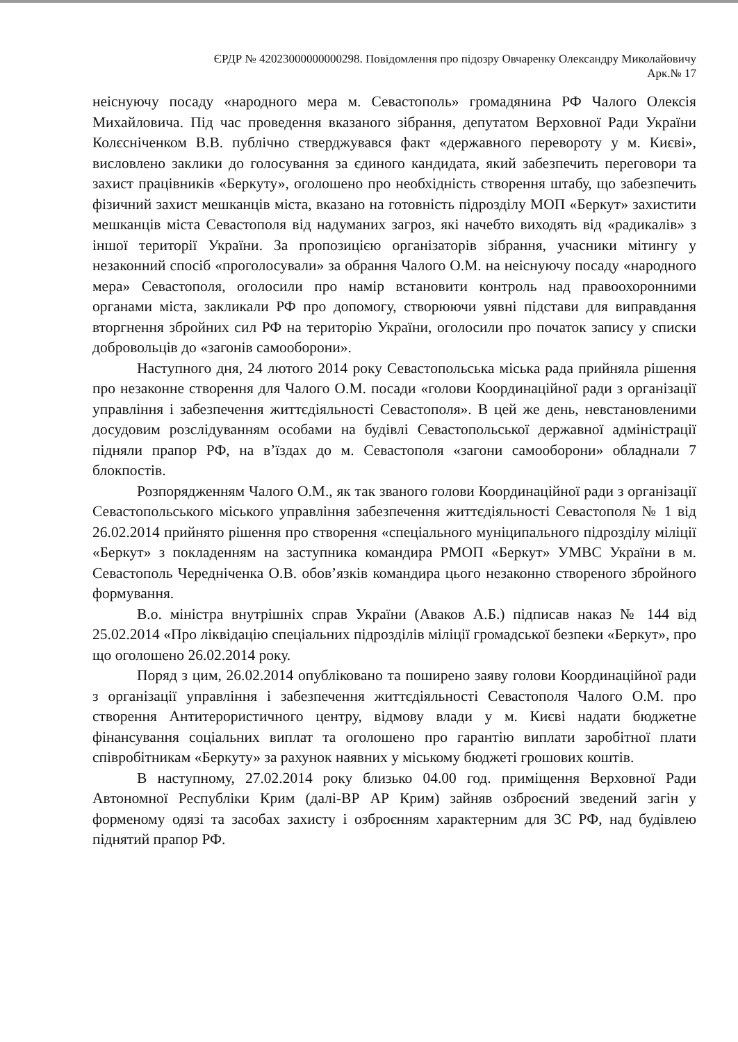ЄРДР № 42023000000000298. Повідомлення про підозру Овчаренку Олександру Миколайовичу
Арк.№ 17
неіснуючу посаду «народного мера м. Севастополь» громадянина РФ Чалого Олексія Михайловича. Під час проведення вказаного зібрання, депутатом Верховної Ради України Колєсніченком В.В. публічно стверджувався факт «державного перевороту у м. Києві», висловлено заклики до голосування за єдиного кандидата, який забезпечить переговори та захист працівників «Беркуту», оголошено про необхідність створення штабу, що забезпечить фізичний захист мешканців міста, вказано на готовність підрозділу МОП «Беркут» захистити мешканців міста Севастополя від надуманих загроз, які начебто виходять від «радикалів» з іншої території України. За пропозицією організаторів зібрання, учасники мітингу у незаконний спосіб «проголосували» за обрання Чалого О.М. на неіснуючу посаду «народного мера» Севастополя, оголосили про намір встановити контроль над правоохоронними органами міста, закликали РФ про допомогу, створюючи уявні підстави для виправдання вторгнення збройних сил РФ на територію України, оголосили про початок запису у списки добровольців до «загонів самооборони».
Наступного дня, 24 лютого 2014 року Севастопольська міська рада прийняла рішення про незаконне створення для Чалого О.М. посади «голови Координаційної ради з організації управління і забезпечення життєдіяльності Севастополя». В цей же день, невстановленими досудовим розслідуванням особами на будівлі Севастопольської державної адміністрації підняли прапор РФ, на в’їздах до м. Севастополя «загони самооборони» обладнали 7 блокпостів.
Розпорядженням Чалого О.М., як так званого голови Координаційної ради з організації Севастопольського міського управління забезпечення життєдіяльності Севастополя № 1 від 26.02.2014 прийнято рішення про створення «спеціального муніципального підрозділу міліції «Беркут» з покладенням на заступника командира РМОП «Беркут» УМВС України в м. Севастополь Чередніченка О.В. обов’язків командира цього незаконно створеного збройного формування.
В.о. міністра внутрішніх справ України (Аваков А.Б.) підписав наказ № 144 від 25.02.2014 «Про ліквідацію спеціальних підрозділів міліції громадської безпеки «Беркут», про що оголошено 26.02.2014 року.
Поряд з цим, 26.02.2014 опубліковано та поширено заяву голови Координаційної ради з організації управління і забезпечення життєдіяльності Севастополя Чалого О.М. про створення Антитерористичного центру, відмову влади у м. Києві надати бюджетне фінансування соціальних виплат та оголошено про гарантію виплати заробітної плати співробітникам «Беркуту» за рахунок наявних у міському бюджеті грошових коштів.
В наступному, 27.02.2014 року близько 04.00 год. приміщення Верховної Ради Автономної Республіки Крим (далі-ВР АР Крим) зайняв озброєний зведений загін у форменому одязі та засобах захисту і озброєнням характерним для ЗС РФ, над будівлею піднятий прапор РФ.